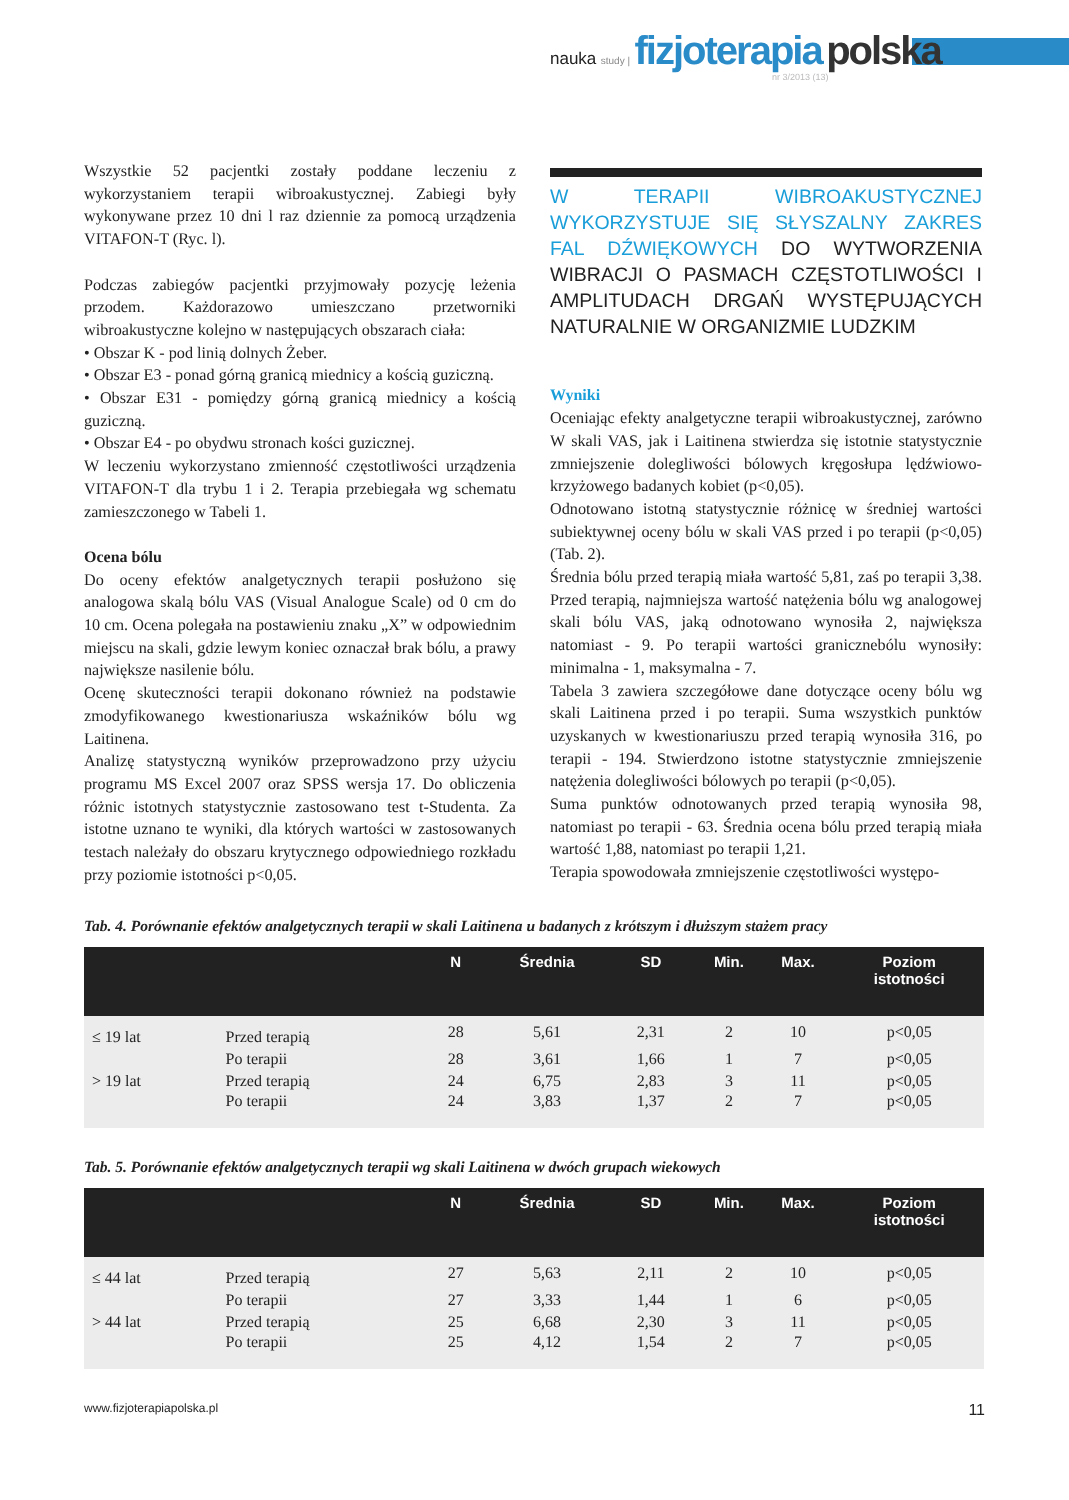nauka study | fizjoterapia polska
nr 3/2013 (13)
Wszystkie 52 pacjentki zostały poddane leczeniu z wykorzystaniem terapii wibroakustycznej. Zabiegi były wykonywane przez 10 dni l raz dziennie za pomocą urządzenia VITAFON-T (Ryc. l).
Podczas zabiegów pacjentki przyjmowały pozycję leżenia przodem. Każdorazowo umieszczano przetworniki wibroakustyczne kolejno w następujących obszarach ciała:
• Obszar K - pod linią dolnych Żeber.
• Obszar E3 - ponad górną granicą miednicy a kością guziczną.
• Obszar E31 - pomiędzy górną granicą miednicy a kością guziczną.
• Obszar E4 - po obydwu stronach kości guzicznej.
W leczeniu wykorzystano zmienność częstotliwości urządzenia VITAFON-T dla trybu 1 i 2. Terapia przebiegała wg schematu zamieszczonego w Tabeli 1.
Ocena bólu
Do oceny efektów analgetycznych terapii posłużono się analogowa skalą bólu VAS (Visual Analogue Scale) od 0 cm do 10 cm. Ocena polegała na postawieniu znaku „X” w odpowiednim miejscu na skali, gdzie lewym koniec oznaczał brak bólu, a prawy największe nasilenie bólu.
Ocenę skuteczności terapii dokonano również na podstawie zmodyfikowanego kwestionariusza wskaźników bólu wg Laitinena.
Analizę statystyczną wyników przeprowadzono przy użyciu programu MS Excel 2007 oraz SPSS wersja 17. Do obliczenia różnic istotnych statystycznie zastosowano test t-Studenta. Za istotne uznano te wyniki, dla których wartości w zastosowanych testach należały do obszaru krytycznego odpowiedniego rozkładu przy poziomie istotności p<0,05.
W TERAPII WIBROAKUSTYCZNEJ WYKORZYSTUJE SIĘ SŁYSZALNY ZAKRES FAL DŹWIĘKOWYCH DO WYTWORZENIA WIBRACJI O PASMACH CZĘSTOTLIWOŚCI I AMPLITUDACH DRGAŃ WYSTĘPUJĄCYCH NATURALNIE W ORGANIZMIE LUDZKIM
Wyniki
Oceniając efekty analgetyczne terapii wibroakustycznej, zarówno W skali VAS, jak i Laitinena stwierdza się istotnie statystycznie zmniejszenie dolegliwości bólowych kręgosłupa lędźwiowo-krzyżowego badanych kobiet (p<0,05).
Odnotowano istotną statystycznie różnicę w średniej wartości subiektywnej oceny bólu w skali VAS przed i po terapii (p<0,05) (Tab. 2).
Średnia bólu przed terapią miała wartość 5,81, zaś po terapii 3,38. Przed terapią, najmniejsza wartość natężenia bólu wg analogowej skali bólu VAS, jaką odnotowano wynosiła 2, największa natomiast - 9. Po terapii wartości granicznebólu wynosiły: minimalna - 1, maksymalna - 7.
Tabela 3 zawiera szczegółowe dane dotyczące oceny bólu wg skali Laitinena przed i po terapii. Suma wszystkich punktów uzyskanych w kwestionariuszu przed terapią wynosiła 316, po terapii - 194. Stwierdzono istotne statystycznie zmniejszenie natężenia dolegliwości bólowych po terapii (p<0,05).
Suma punktów odnotowanych przed terapią wynosiła 98, natomiast po terapii - 63. Średnia ocena bólu przed terapią miała wartość 1,88, natomiast po terapii 1,21.
Terapia spowodowała zmniejszenie częstotliwości występo-
Tab. 4. Porównanie efektów analgetycznych terapii w skali Laitinena u badanych z krótszym i dłuższym stażem pracy
| | | N | Średnia | SD | Min. | Max. | Poziom istotności |
| --- | --- | --- | --- | --- | --- | --- | --- |
| ≤ 19 lat | Przed terapią | 28 | 5,61 | 2,31 | 2 | 10 | p<0,05 |
| | Po terapii | 28 | 3,61 | 1,66 | 1 | 7 | p<0,05 |
| > 19 lat | Przed terapią | 24 | 6,75 | 2,83 | 3 | 11 | p<0,05 |
| | Po terapii | 24 | 3,83 | 1,37 | 2 | 7 | p<0,05 |
Tab. 5. Porównanie efektów analgetycznych terapii wg skali Laitinena w dwóch grupach wiekowych
| | | N | Średnia | SD | Min. | Max. | Poziom istotności |
| --- | --- | --- | --- | --- | --- | --- | --- |
| ≤ 44 lat | Przed terapią | 27 | 5,63 | 2,11 | 2 | 10 | p<0,05 |
| | Po terapii | 27 | 3,33 | 1,44 | 1 | 6 | p<0,05 |
| > 44 lat | Przed terapią | 25 | 6,68 | 2,30 | 3 | 11 | p<0,05 |
| | Po terapii | 25 | 4,12 | 1,54 | 2 | 7 | p<0,05 |
www.fizjoterapiapolska.pl 11